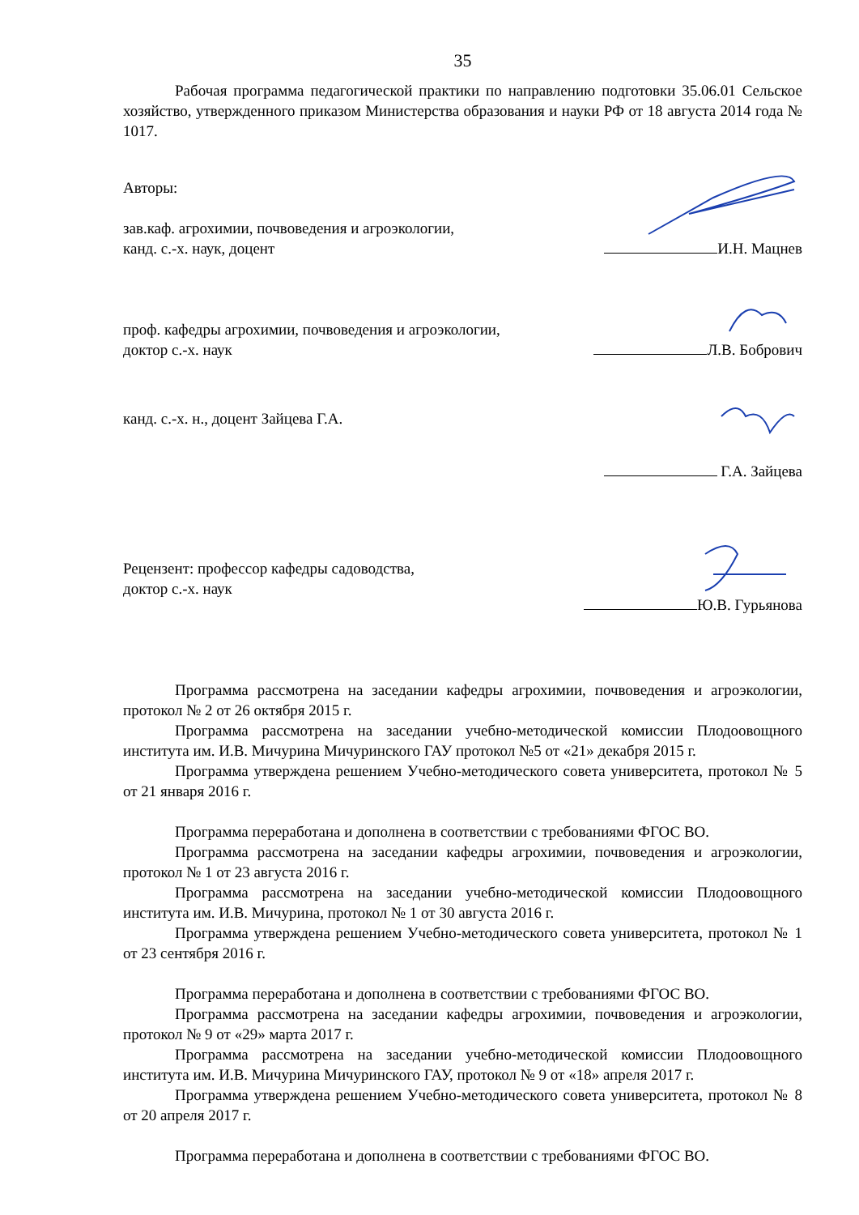35
Рабочая программа педагогической практики по направлению подготовки 35.06.01 Сельское хозяйство, утвержденного приказом Министерства образования и науки РФ от 18 августа 2014 года № 1017.
Авторы:
зав.каф. агрохимии, почвоведения и агроэкологии,
канд. с.-х. наук, доцент
И.Н. Мацнев
проф. кафедры агрохимии, почвоведения и агроэкологии,
доктор с.-х. наук
Л.В. Бобрович
канд. с.-х. н., доцент Зайцева Г.А.
Г.А. Зайцева
Рецензент: профессор кафедры садоводства,
доктор с.-х. наук
Ю.В. Гурьянова
Программа рассмотрена на заседании кафедры агрохимии, почвоведения и агроэкологии, протокол № 2 от 26 октября 2015 г.
Программа рассмотрена на заседании учебно-методической комиссии Плодоовощного института им. И.В. Мичурина Мичуринского ГАУ протокол №5 от «21» декабря 2015 г.
Программа утверждена решением Учебно-методического совета университета, протокол № 5 от 21 января 2016 г.
Программа переработана и дополнена в соответствии с требованиями ФГОС ВО.
Программа рассмотрена на заседании кафедры агрохимии, почвоведения и агроэкологии, протокол № 1 от 23 августа 2016 г.
Программа рассмотрена на заседании учебно-методической комиссии Плодоовощного института им. И.В. Мичурина, протокол № 1 от 30 августа 2016 г.
Программа утверждена решением Учебно-методического совета университета, протокол № 1 от 23 сентября 2016 г.
Программа переработана и дополнена в соответствии с требованиями ФГОС ВО.
Программа рассмотрена на заседании кафедры агрохимии, почвоведения и агроэкологии, протокол № 9 от «29» марта 2017 г.
Программа рассмотрена на заседании учебно-методической комиссии Плодоовощного института им. И.В. Мичурина Мичуринского ГАУ, протокол № 9 от «18» апреля 2017 г.
Программа утверждена решением Учебно-методического совета университета, протокол № 8 от 20 апреля 2017 г.
Программа переработана и дополнена в соответствии с требованиями ФГОС ВО.